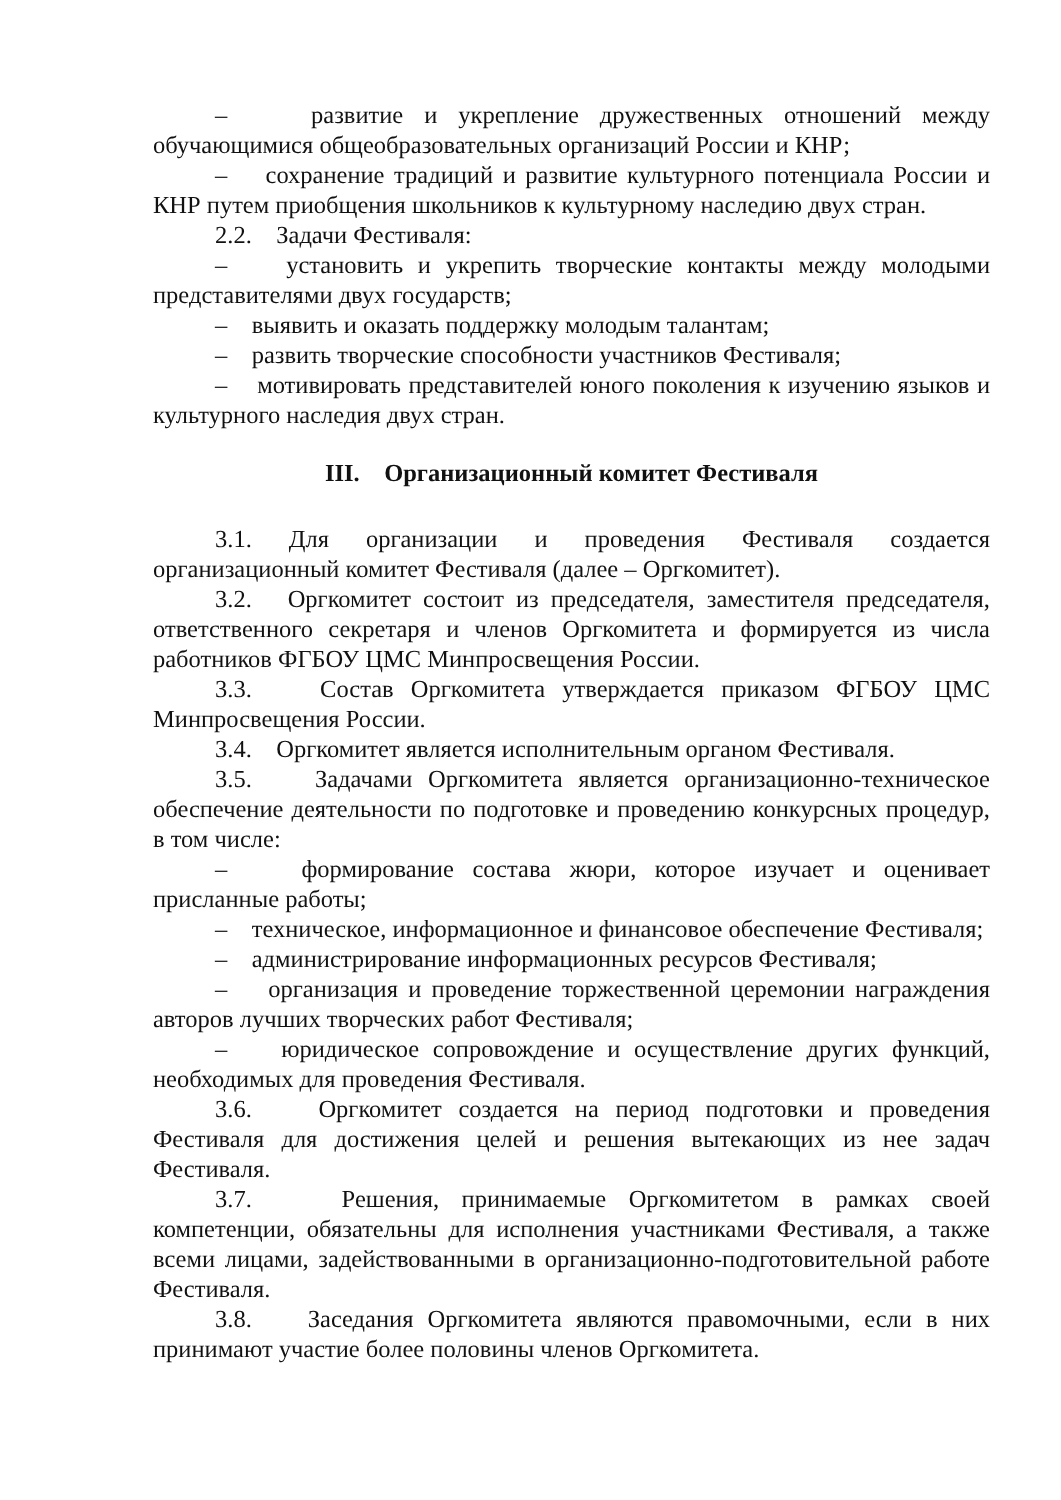– развитие и укрепление дружественных отношений между обучающимися общеобразовательных организаций России и КНР;
– сохранение традиций и развитие культурного потенциала России и КНР путем приобщения школьников к культурному наследию двух стран.
2.2. Задачи Фестиваля:
– установить и укрепить творческие контакты между молодыми представителями двух государств;
– выявить и оказать поддержку молодым талантам;
– развить творческие способности участников Фестиваля;
– мотивировать представителей юного поколения к изучению языков и культурного наследия двух стран.
III. Организационный комитет Фестиваля
3.1. Для организации и проведения Фестиваля создается организационный комитет Фестиваля (далее – Оргкомитет).
3.2. Оргкомитет состоит из председателя, заместителя председателя, ответственного секретаря и членов Оргкомитета и формируется из числа работников ФГБОУ ЦМС Минпросвещения России.
3.3. Состав Оргкомитета утверждается приказом ФГБОУ ЦМС Минпросвещения России.
3.4. Оргкомитет является исполнительным органом Фестиваля.
3.5. Задачами Оргкомитета является организационно-техническое обеспечение деятельности по подготовке и проведению конкурсных процедур, в том числе:
– формирование состава жюри, которое изучает и оценивает присланные работы;
– техническое, информационное и финансовое обеспечение Фестиваля;
– администрирование информационных ресурсов Фестиваля;
– организация и проведение торжественной церемонии награждения авторов лучших творческих работ Фестиваля;
– юридическое сопровождение и осуществление других функций, необходимых для проведения Фестиваля.
3.6. Оргкомитет создается на период подготовки и проведения Фестиваля для достижения целей и решения вытекающих из нее задач Фестиваля.
3.7. Решения, принимаемые Оргкомитетом в рамках своей компетенции, обязательны для исполнения участниками Фестиваля, а также всеми лицами, задействованными в организационно-подготовительной работе Фестиваля.
3.8. Заседания Оргкомитета являются правомочными, если в них принимают участие более половины членов Оргкомитета.